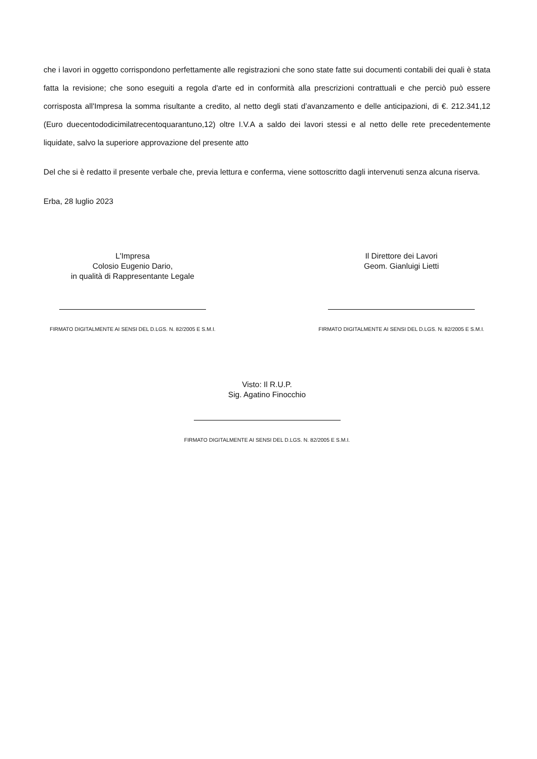che i lavori in oggetto corrispondono perfettamente alle registrazioni che sono state fatte sui documenti contabili dei quali è stata fatta la revisione; che sono eseguiti a regola d'arte ed in conformità alla prescrizioni contrattuali e che perciò può essere corrisposta all'Impresa la somma risultante a credito, al netto degli stati d’avanzamento e delle anticipazioni, di €. 212.341,12 (Euro duecentododicimilatrecentoquarantuno,12) oltre I.V.A a saldo dei lavori stessi e al netto delle rete precedentemente liquidate, salvo la superiore approvazione del presente atto
Del che si è redatto il presente verbale che, previa lettura e conferma, viene sottoscritto dagli intervenuti senza alcuna riserva.
Erba, 28 luglio 2023
L'Impresa
Colosio Eugenio Dario,
in qualità di Rappresentante Legale
FIRMATO DIGITALMENTE AI SENSI DEL D.LGS. N. 82/2005 E S.M.I.
Il Direttore dei Lavori
Geom. Gianluigi Lietti
FIRMATO DIGITALMENTE AI SENSI DEL D.LGS. N. 82/2005 E S.M.I.
Visto: Il R.U.P.
Sig. Agatino Finocchio
FIRMATO DIGITALMENTE AI SENSI DEL D.LGS. N. 82/2005 E S.M.I.